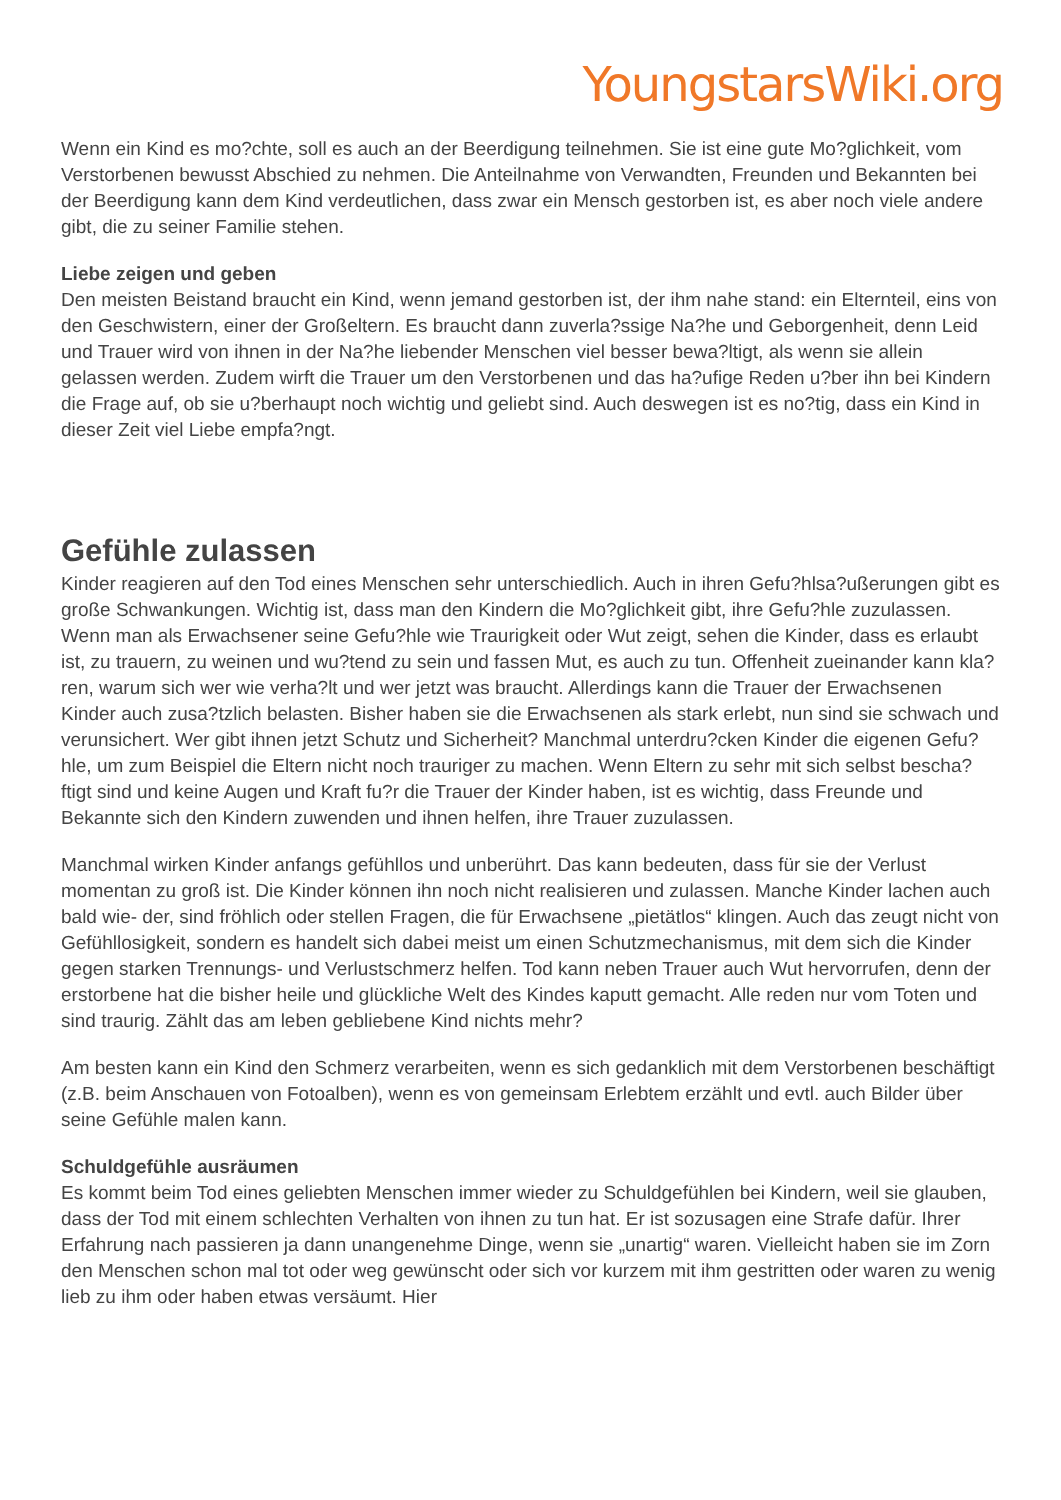YoungstarsWiki.org
Wenn ein Kind es mo?chte, soll es auch an der Beerdigung teilnehmen. Sie ist eine gute Mo?glichkeit, vom Verstorbenen bewusst Abschied zu nehmen. Die Anteilnahme von Verwandten, Freunden und Bekannten bei der Beerdigung kann dem Kind verdeutlichen, dass zwar ein Mensch gestorben ist, es aber noch viele andere gibt, die zu seiner Familie stehen.
Liebe zeigen und geben
Den meisten Beistand braucht ein Kind, wenn jemand gestorben ist, der ihm nahe stand: ein Elternteil, eins von den Geschwistern, einer der Großeltern. Es braucht dann zuverla?ssige Na?he und Geborgenheit, denn Leid und Trauer wird von ihnen in der Na?he liebender Menschen viel besser bewa?ltigt, als wenn sie allein gelassen werden. Zudem wirft die Trauer um den Verstorbenen und das ha?ufige Reden u?ber ihn bei Kindern die Frage auf, ob sie u?berhaupt noch wichtig und geliebt sind. Auch deswegen ist es no?tig, dass ein Kind in dieser Zeit viel Liebe empfa?ngt.
Gefühle zulassen
Kinder reagieren auf den Tod eines Menschen sehr unterschiedlich. Auch in ihren Gefu?hlsa?ußerungen gibt es große Schwankungen. Wichtig ist, dass man den Kindern die Mo?glichkeit gibt, ihre Gefu?hle zuzulassen. Wenn man als Erwachsener seine Gefu?hle wie Traurigkeit oder Wut zeigt, sehen die Kinder, dass es erlaubt ist, zu trauern, zu weinen und wu?tend zu sein und fassen Mut, es auch zu tun. Offenheit zueinander kann kla?ren, warum sich wer wie verha?lt und wer jetzt was braucht. Allerdings kann die Trauer der Erwachsenen Kinder auch zusa?tzlich belasten. Bisher haben sie die Erwachsenen als stark erlebt, nun sind sie schwach und verunsichert. Wer gibt ihnen jetzt Schutz und Sicherheit? Manchmal unterdru?cken Kinder die eigenen Gefu?hle, um zum Beispiel die Eltern nicht noch trauriger zu machen. Wenn Eltern zu sehr mit sich selbst bescha?ftigt sind und keine Augen und Kraft fu?r die Trauer der Kinder haben, ist es wichtig, dass Freunde und Bekannte sich den Kindern zuwenden und ihnen helfen, ihre Trauer zuzulassen.
Manchmal wirken Kinder anfangs gefühllos und unberührt. Das kann bedeuten, dass für sie der Verlust momentan zu groß ist. Die Kinder können ihn noch nicht realisieren und zulassen. Manche Kinder lachen auch bald wie- der, sind fröhlich oder stellen Fragen, die für Erwachsene „pietätlos“ klingen. Auch das zeugt nicht von Gefühllosigkeit, sondern es handelt sich dabei meist um einen Schutzmechanismus, mit dem sich die Kinder gegen starken Trennungs- und Verlustschmerz helfen. Tod kann neben Trauer auch Wut hervorrufen, denn der erstorbene hat die bisher heile und glückliche Welt des Kindes kaputt gemacht. Alle reden nur vom Toten und sind traurig. Zählt das am leben gebliebene Kind nichts mehr?
Am besten kann ein Kind den Schmerz verarbeiten, wenn es sich gedanklich mit dem Verstorbenen beschäftigt (z.B. beim Anschauen von Fotoalben), wenn es von gemeinsam Erlebtem erzählt und evtl. auch Bilder über seine Gefühle malen kann.
Schuldgefühle ausräumen
Es kommt beim Tod eines geliebten Menschen immer wieder zu Schuldgefühlen bei Kindern, weil sie glauben, dass der Tod mit einem schlechten Verhalten von ihnen zu tun hat. Er ist sozusagen eine Strafe dafür. Ihrer Erfahrung nach passieren ja dann unangenehme Dinge, wenn sie „unartig“ waren. Vielleicht haben sie im Zorn den Menschen schon mal tot oder weg gewünscht oder sich vor kurzem mit ihm gestritten oder waren zu wenig lieb zu ihm oder haben etwas versäumt. Hier